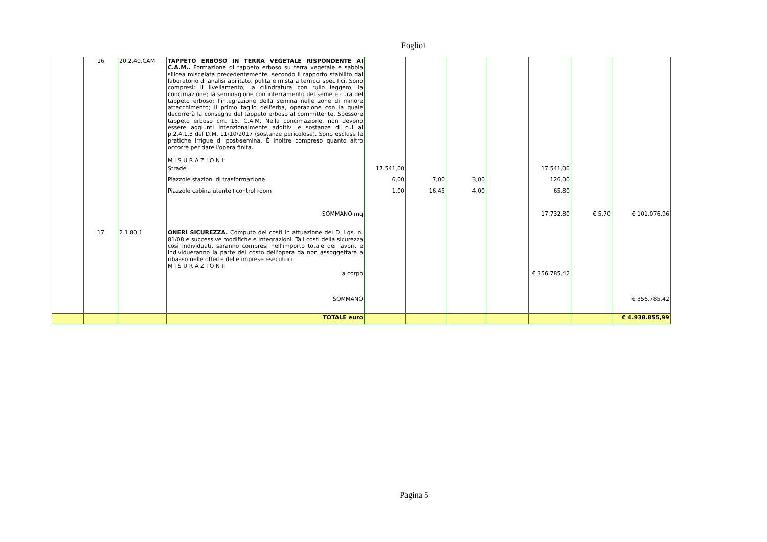Foglio1
| | 16 | 20.2.40.CAM | TAPPETO ERBOSO IN TERRA VEGETALE RISPONDENTE AI C.A.M.. Formazione di tappeto erboso su terra vegetale e sabbia silicea miscelata precedentemente, secondo il rapporto stabilito dal laboratorio di analisi abilitato, pulita e mista a terricci specifici. Sono compresi: il livellamento; la cilindratura con rullo leggero; la concimazione; la seminagione con interramento del seme e cura del tappeto erboso; l'integrazione della semina nelle zone di minore attecchimento; il primo taglio dell'erba, operazione con la quale decorrerà la consegna del tappeto erboso al committente. Spessore tappeto erboso cm. 15. C.A.M. Nella concimazione, non devono essere aggiunti intenzionalmente additivi e sostanze di cui al p.2.4.1.3 del D.M. 11/10/2017 (sostanze pericolose). Sono escluse le pratiche irrigue di post-semina. È inoltre compreso quanto altro occorre per dare l'opera finita. M I S U R A Z I O N I: | | | | | | | |
| | | | Strade | 17.541,00 | | | | 17.541,00 | | |
| | | | Piazzole stazioni di trasformazione | 6,00 | 7,00 | 3,00 | | 126,00 | | |
| | | | Piazzole cabina utente+control room | 1,00 | 16,45 | 4,00 | | 65,80 | | |
| | | | SOMMANO mq | | | | | 17.732,80 | € 5,70 | € 101.076,96 |
| | 17 | 2.1.80.1 | ONERI SICUREZZA. Computo dei costi in attuazione del D. Lgs. n. 81/08 e successive modifiche e integrazioni. Tali costi della sicurezza così individuati, saranno compresi nell'importo totale dei lavori, e individueranno la parte del costo dell'opera da non assoggettare a ribasso nelle offerte delle imprese esecutrici M I S U R A Z I O N I: | | | | | | | |
| | | | a corpo | | | | | € 356.785,42 | | |
| | | | SOMMANO | | | | | | | € 356.785,42 |
| | | | TOTALE euro | | | | | | | € 4.938.855,99 |
Pagina 5